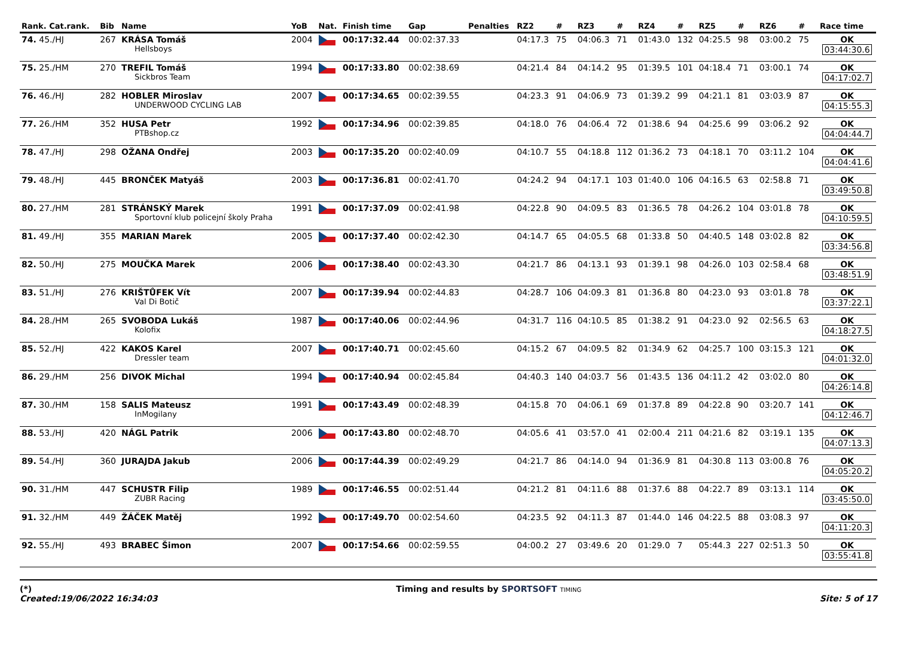| Rank. Cat.rank. | Bib | Name | YoB | Nat. | Finish time | Gap | Penalties | RZ2 | # | RZ3 | # | RZ4 | # | RZ5 | # | RZ6 | # | Race time |
| --- | --- | --- | --- | --- | --- | --- | --- | --- | --- | --- | --- | --- | --- | --- | --- | --- | --- | --- |
| 74. 45./HJ | 267 | KRÁSA Tomáš Hellsboys | 2004 | | 00:17:32.44 | 00:02:37.33 | | 04:17.3 | 75 | 04:06.3 | 71 | 01:43.0 | 132 | 04:25.5 | 98 | 03:00.2 | 75 | OK 03:44:30.6 |
| 75. 25./HM | 270 | TREFIL Tomáš Sickbros Team | 1994 | | 00:17:33.80 | 00:02:38.69 | | 04:21.4 | 84 | 04:14.2 | 95 | 01:39.5 | 101 | 04:18.4 | 71 | 03:00.1 | 74 | OK 04:17:02.7 |
| 76. 46./HJ | 282 | HOBLER Miroslav UNDERWOOD CYCLING LAB | 2007 | | 00:17:34.65 | 00:02:39.55 | | 04:23.3 | 91 | 04:06.9 | 73 | 01:39.2 | 99 | 04:21.1 | 81 | 03:03.9 | 87 | OK 04:15:55.3 |
| 77. 26./HM | 352 | HUSA Petr PTBshop.cz | 1992 | | 00:17:34.96 | 00:02:39.85 | | 04:18.0 | 76 | 04:06.4 | 72 | 01:38.6 | 94 | 04:25.6 | 99 | 03:06.2 | 92 | OK 04:04:44.7 |
| 78. 47./HJ | 298 | OŽANA Ondřej | 2003 | | 00:17:35.20 | 00:02:40.09 | | 04:10.7 | 55 | 04:18.8 | 112 | 01:36.2 | 73 | 04:18.1 | 70 | 03:11.2 | 104 | OK 04:04:41.6 |
| 79. 48./HJ | 445 | BRONČEK Matyáš | 2003 | | 00:17:36.81 | 00:02:41.70 | | 04:24.2 | 94 | 04:17.1 | 103 | 01:40.0 | 106 | 04:16.5 | 63 | 02:58.8 | 71 | OK 03:49:50.8 |
| 80. 27./HM | 281 | STRÁNSKÝ Marek Sportovní klub policejní školy Praha | 1991 | | 00:17:37.09 | 00:02:41.98 | | 04:22.8 | 90 | 04:09.5 | 83 | 01:36.5 | 78 | 04:26.2 | 104 | 03:01.8 | 78 | OK 04:10:59.5 |
| 81. 49./HJ | 355 | MARIAN Marek | 2005 | | 00:17:37.40 | 00:02:42.30 | | 04:14.7 | 65 | 04:05.5 | 68 | 01:33.8 | 50 | 04:40.5 | 148 | 03:02.8 | 82 | OK 03:34:56.8 |
| 82. 50./HJ | 275 | MOUČKA Marek | 2006 | | 00:17:38.40 | 00:02:43.30 | | 04:21.7 | 86 | 04:13.1 | 93 | 01:39.1 | 98 | 04:26.0 | 103 | 02:58.4 | 68 | OK 03:48:51.9 |
| 83. 51./HJ | 276 | KRIŠTŮFEK Vít Val Di Botič | 2007 | | 00:17:39.94 | 00:02:44.83 | | 04:28.7 | 106 | 04:09.3 | 81 | 01:36.8 | 80 | 04:23.0 | 93 | 03:01.8 | 78 | OK 03:37:22.1 |
| 84. 28./HM | 265 | SVOBODA Lukáš Kolofix | 1987 | | 00:17:40.06 | 00:02:44.96 | | 04:31.7 | 116 | 04:10.5 | 85 | 01:38.2 | 91 | 04:23.0 | 92 | 02:56.5 | 63 | OK 04:18:27.5 |
| 85. 52./HJ | 422 | KAKOS Karel Dressler team | 2007 | | 00:17:40.71 | 00:02:45.60 | | 04:15.2 | 67 | 04:09.5 | 82 | 01:34.9 | 62 | 04:25.7 | 100 | 03:15.3 | 121 | OK 04:01:32.0 |
| 86. 29./HM | 256 | DIVOK Michal | 1994 | | 00:17:40.94 | 00:02:45.84 | | 04:40.3 | 140 | 04:03.7 | 56 | 01:43.5 | 136 | 04:11.2 | 42 | 03:02.0 | 80 | OK 04:26:14.8 |
| 87. 30./HM | 158 | SALIS Mateusz InMogilany | 1991 | | 00:17:43.49 | 00:02:48.39 | | 04:15.8 | 70 | 04:06.1 | 69 | 01:37.8 | 89 | 04:22.8 | 90 | 03:20.7 | 141 | OK 04:12:46.7 |
| 88. 53./HJ | 420 | NÁGL Patrik | 2006 | | 00:17:43.80 | 00:02:48.70 | | 04:05.6 | 41 | 03:57.0 | 41 | 02:00.4 | 211 | 04:21.6 | 82 | 03:19.1 | 135 | OK 04:07:13.3 |
| 89. 54./HJ | 360 | JURAJDA Jakub | 2006 | | 00:17:44.39 | 00:02:49.29 | | 04:21.7 | 86 | 04:14.0 | 94 | 01:36.9 | 81 | 04:30.8 | 113 | 03:00.8 | 76 | OK 04:05:20.2 |
| 90. 31./HM | 447 | SCHUSTR Filip ZUBR Racing | 1989 | | 00:17:46.55 | 00:02:51.44 | | 04:21.2 | 81 | 04:11.6 | 88 | 01:37.6 | 88 | 04:22.7 | 89 | 03:13.1 | 114 | OK 03:45:50.0 |
| 91. 32./HM | 449 | ŽÁČEK Matěj | 1992 | | 00:17:49.70 | 00:02:54.60 | | 04:23.5 | 92 | 04:11.3 | 87 | 01:44.0 | 146 | 04:22.5 | 88 | 03:08.3 | 97 | OK 04:11:20.3 |
| 92. 55./HJ | 493 | BRABEC Šimon | 2007 | | 00:17:54.66 | 00:02:59.55 | | 04:00.2 | 27 | 03:49.6 | 20 | 01:29.0 | 7 | 05:44.3 | 227 | 02:51.3 | 50 | OK 03:55:41.8 |
(*)
Created:19/06/2022 16:34:03
Timing and results by SPORTSOFT TIMING
Site: 5 of 17